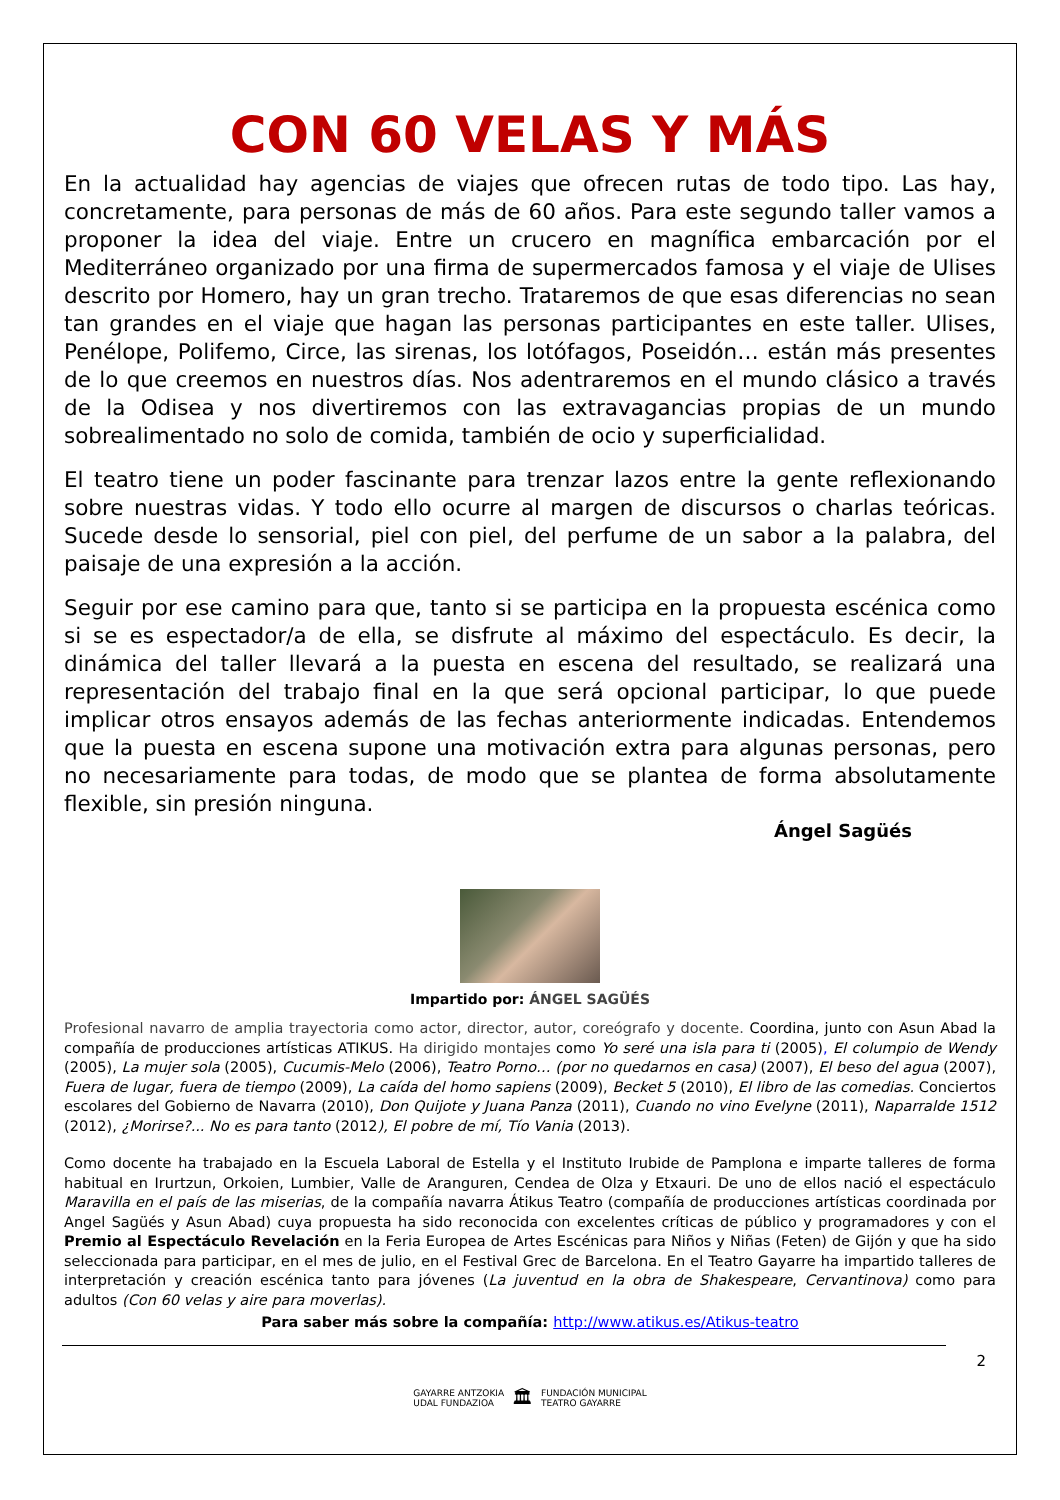CON 60 VELAS Y MÁS
En la actualidad hay agencias de viajes que ofrecen rutas de todo tipo. Las hay, concretamente, para personas de más de 60 años. Para este segundo taller vamos a proponer la idea del viaje. Entre un crucero en magnífica embarcación por el Mediterráneo organizado por una firma de supermercados famosa y el viaje de Ulises descrito por Homero, hay un gran trecho. Trataremos de que esas diferencias no sean tan grandes en el viaje que hagan las personas participantes en este taller. Ulises, Penélope, Polifemo, Circe, las sirenas, los lotófagos, Poseidón… están más presentes de lo que creemos en nuestros días. Nos adentraremos en el mundo clásico a través de la Odisea y nos divertiremos con las extravagancias propias de un mundo sobrealimentado no solo de comida, también de ocio y superficialidad.
El teatro tiene un poder fascinante para trenzar lazos entre la gente reflexionando sobre nuestras vidas. Y todo ello ocurre al margen de discursos o charlas teóricas. Sucede desde lo sensorial, piel con piel, del perfume de un sabor a la palabra, del paisaje de una expresión a la acción.
Seguir por ese camino para que, tanto si se participa en la propuesta escénica como si se es espectador/a de ella, se disfrute al máximo del espectáculo. Es decir, la dinámica del taller llevará a la puesta en escena del resultado, se realizará una representación del trabajo final en la que será opcional participar, lo que puede implicar otros ensayos además de las fechas anteriormente indicadas. Entendemos que la puesta en escena supone una motivación extra para algunas personas, pero no necesariamente para todas, de modo que se plantea de forma absolutamente flexible, sin presión ninguna.
Ángel Sagüés
Impartido por: ÁNGEL SAGÜÉS
Profesional navarro de amplia trayectoria como actor, director, autor, coreógrafo y docente. Coordina, junto con Asun Abad la compañía de producciones artísticas ATIKUS. Ha dirigido montajes como Yo seré una isla para ti (2005), El columpio de Wendy (2005), La mujer sola (2005), Cucumis-Melo (2006), Teatro Porno… (por no quedarnos en casa) (2007), El beso del agua (2007), Fuera de lugar, fuera de tiempo (2009), La caída del homo sapiens (2009), Becket 5 (2010), El libro de las comedias. Conciertos escolares del Gobierno de Navarra (2010), Don Quijote y Juana Panza (2011), Cuando no vino Evelyne (2011), Naparralde 1512 (2012), ¿Morirse?... No es para tanto (2012), El pobre de mí, Tío Vania (2013).
Como docente ha trabajado en la Escuela Laboral de Estella y el Instituto Irubide de Pamplona e imparte talleres de forma habitual en Irurtzun, Orkoien, Lumbier, Valle de Aranguren, Cendea de Olza y Etxauri. De uno de ellos nació el espectáculo Maravilla en el país de las miserias, de la compañía navarra Átikus Teatro (compañía de producciones artísticas coordinada por Angel Sagüés y Asun Abad) cuya propuesta ha sido reconocida con excelentes críticas de público y programadores y con el Premio al Espectáculo Revelación en la Feria Europea de Artes Escénicas para Niños y Niñas (Feten) de Gijón y que ha sido seleccionada para participar, en el mes de julio, en el Festival Grec de Barcelona. En el Teatro Gayarre ha impartido talleres de interpretación y creación escénica tanto para jóvenes (La juventud en la obra de Shakespeare, Cervantinova) como para adultos (Con 60 velas y aire para moverlas).
Para saber más sobre la compañía: http://www.atikus.es/Atikus-teatro
2
GAYARRE ANTZOKIA
UDAL FUNDAZIOA
🏛
FUNDACIÓN MUNICIPAL
TEATRO GAYARRE